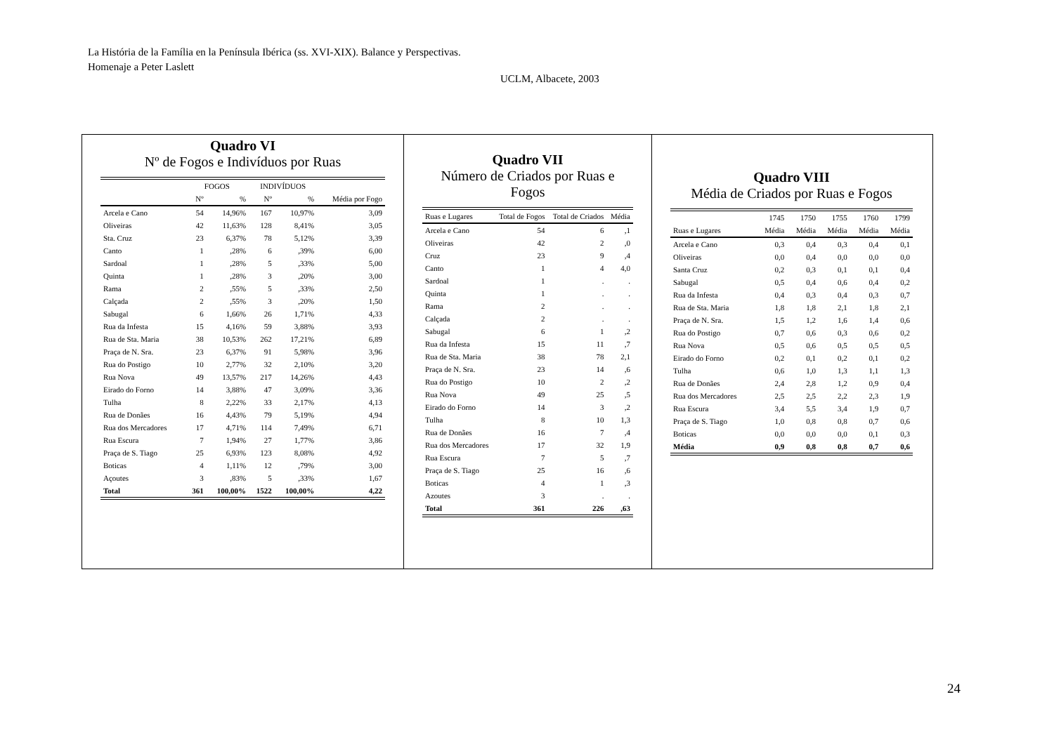La História de la Família en la Península Ibérica (ss. XVI-XIX). Balance y Perspectivas.
Homenaje a Peter Laslett
UCLM, Albacete, 2003
Quadro VI
Nº de Fogos e Indivíduos por Ruas
| | FOGOS | | INDIVÍDUOS | | |
| --- | --- | --- | --- | --- | --- |
| | Nº | % | Nº | % | Média por Fogo |
| Arcela e Cano | 54 | 14,96% | 167 | 10,97% | 3,09 |
| Oliveiras | 42 | 11,63% | 128 | 8,41% | 3,05 |
| Sta. Cruz | 23 | 6,37% | 78 | 5,12% | 3,39 |
| Canto | 1 | ,28% | 6 | ,39% | 6,00 |
| Sardoal | 1 | ,28% | 5 | ,33% | 5,00 |
| Quinta | 1 | ,28% | 3 | ,20% | 3,00 |
| Rama | 2 | ,55% | 5 | ,33% | 2,50 |
| Calçada | 2 | ,55% | 3 | ,20% | 1,50 |
| Sabugal | 6 | 1,66% | 26 | 1,71% | 4,33 |
| Rua da Infesta | 15 | 4,16% | 59 | 3,88% | 3,93 |
| Rua de Sta. Maria | 38 | 10,53% | 262 | 17,21% | 6,89 |
| Praça de N. Sra. | 23 | 6,37% | 91 | 5,98% | 3,96 |
| Rua do Postigo | 10 | 2,77% | 32 | 2,10% | 3,20 |
| Rua Nova | 49 | 13,57% | 217 | 14,26% | 4,43 |
| Eirado do Forno | 14 | 3,88% | 47 | 3,09% | 3,36 |
| Tulha | 8 | 2,22% | 33 | 2,17% | 4,13 |
| Rua de Donães | 16 | 4,43% | 79 | 5,19% | 4,94 |
| Rua dos Mercadores | 17 | 4,71% | 114 | 7,49% | 6,71 |
| Rua Escura | 7 | 1,94% | 27 | 1,77% | 3,86 |
| Praça de S. Tiago | 25 | 6,93% | 123 | 8,08% | 4,92 |
| Boticas | 4 | 1,11% | 12 | ,79% | 3,00 |
| Açoutes | 3 | ,83% | 5 | ,33% | 1,67 |
| Total | 361 | 100,00% | 1522 | 100,00% | 4,22 |
Quadro VII
Número de Criados por Ruas e Fogos
| Ruas e Lugares | Total de Fogos | Total de Criados | Média |
| --- | --- | --- | --- |
| Arcela e Cano | 54 | 6 | ,1 |
| Oliveiras | 42 | 2 | ,0 |
| Cruz | 23 | 9 | ,4 |
| Canto | 1 | 4 | 4,0 |
| Sardoal | 1 | . | . |
| Quinta | 1 | . | . |
| Rama | 2 | . | . |
| Calçada | 2 | . | . |
| Sabugal | 6 | 1 | ,2 |
| Rua da Infesta | 15 | 11 | ,7 |
| Rua de Sta. Maria | 38 | 78 | 2,1 |
| Praça de N. Sra. | 23 | 14 | ,6 |
| Rua do Postigo | 10 | 2 | ,2 |
| Rua Nova | 49 | 25 | ,5 |
| Eirado do Forno | 14 | 3 | ,2 |
| Tulha | 8 | 10 | 1,3 |
| Rua de Donães | 16 | 7 | ,4 |
| Rua dos Mercadores | 17 | 32 | 1,9 |
| Rua Escura | 7 | 5 | ,7 |
| Praça de S. Tiago | 25 | 16 | ,6 |
| Boticas | 4 | 1 | ,3 |
| Azoutes | 3 | . | . |
| Total | 361 | 226 | ,63 |
Quadro VIII
Média de Criados por Ruas e Fogos
| | 1745 | 1750 | 1755 | 1760 | 1799 |
| --- | --- | --- | --- | --- | --- |
| Ruas e Lugares | Média | Média | Média | Média | Média |
| Arcela e Cano | 0,3 | 0,4 | 0,3 | 0,4 | 0,1 |
| Oliveiras | 0,0 | 0,4 | 0,0 | 0,0 | 0,0 |
| Santa Cruz | 0,2 | 0,3 | 0,1 | 0,1 | 0,4 |
| Sabugal | 0,5 | 0,4 | 0,6 | 0,4 | 0,2 |
| Rua da Infesta | 0,4 | 0,3 | 0,4 | 0,3 | 0,7 |
| Rua de Sta. Maria | 1,8 | 1,8 | 2,1 | 1,8 | 2,1 |
| Praça de N. Sra. | 1,5 | 1,2 | 1,6 | 1,4 | 0,6 |
| Rua do Postigo | 0,7 | 0,6 | 0,3 | 0,6 | 0,2 |
| Rua Nova | 0,5 | 0,6 | 0,5 | 0,5 | 0,5 |
| Eirado do Forno | 0,2 | 0,1 | 0,2 | 0,1 | 0,2 |
| Tulha | 0,6 | 1,0 | 1,3 | 1,1 | 1,3 |
| Rua de Donães | 2,4 | 2,8 | 1,2 | 0,9 | 0,4 |
| Rua dos Mercadores | 2,5 | 2,5 | 2,2 | 2,3 | 1,9 |
| Rua Escura | 3,4 | 5,5 | 3,4 | 1,9 | 0,7 |
| Praça de S. Tiago | 1,0 | 0,8 | 0,8 | 0,7 | 0,6 |
| Boticas | 0,0 | 0,0 | 0,0 | 0,1 | 0,3 |
| Média | 0,9 | 0,8 | 0,8 | 0,7 | 0,6 |
24